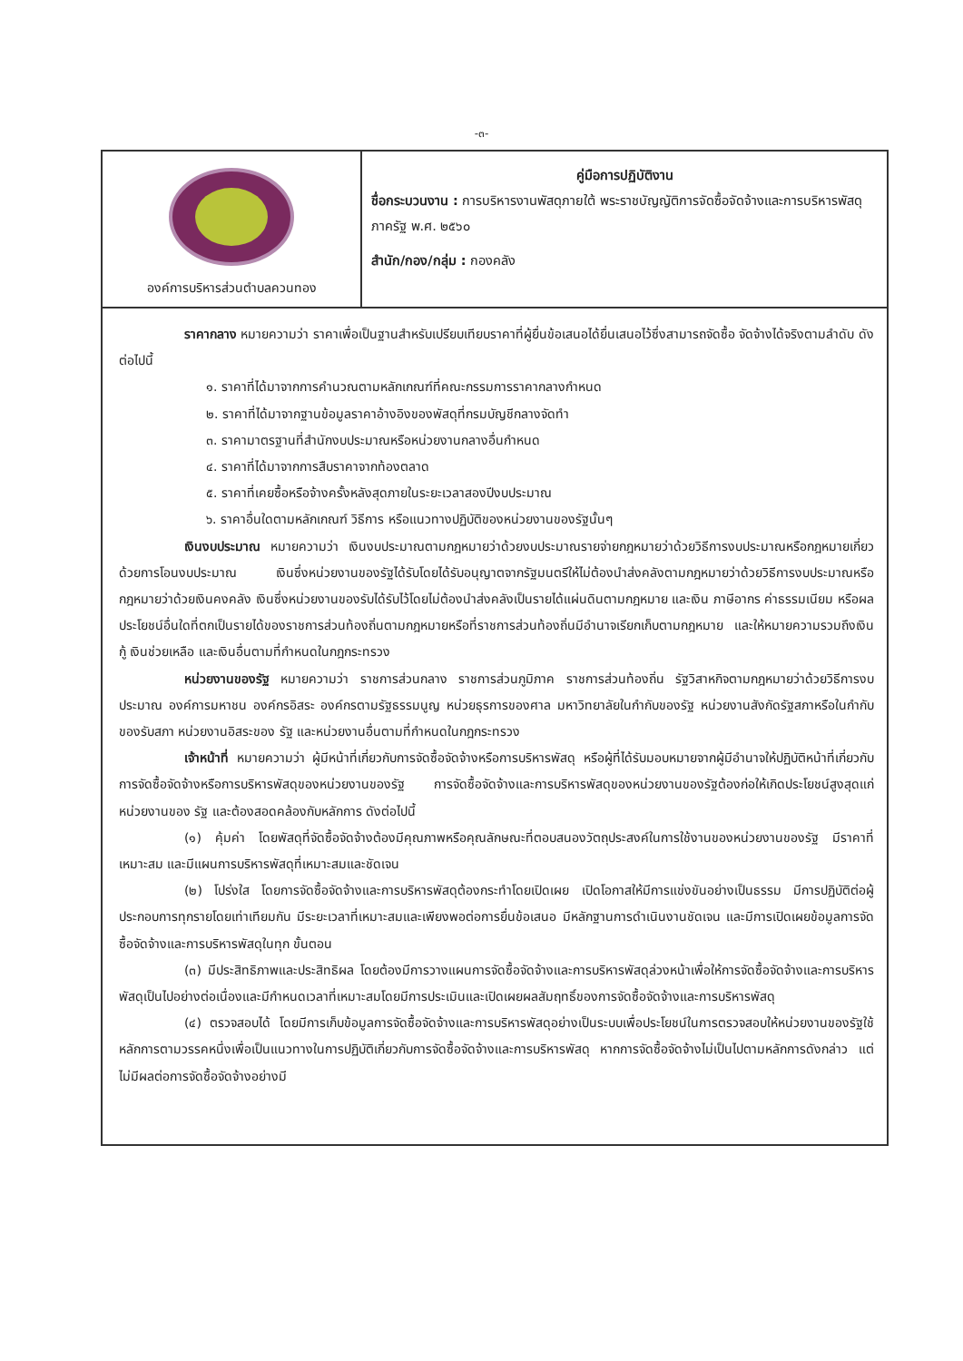-๓-
| องค์การบริหารส่วนตำบลควนทอง | คู่มือการปฏิบัติงาน ชื่อกระบวนงาน : การบริหารงานพัสดุภายใต้ พระราชบัญญัติการจัดซื้อจัดจ้างและการบริหารพัสดุภาครัฐ พ.ศ. ๒๕๖๐ สำนัก/กอง/กลุ่ม : กองคลัง |
| ราคากลาง หมายความว่า ราคาเพื่อเป็นฐานสำหรับเปรียบเทียบราคาที่ผู้ยื่นข้อเสนอได้ยื่นเสนอไว้ซึ่งสามารถจัดซื้อ จัดจ้างได้จริงตามลำดับ ดังต่อไปนี้ ๑. ราคาที่ได้มาจากการคำนวณตามหลักเกณฑ์ที่คณะกรรมการราคากลางกำหนด ๒. ราคาที่ได้มาจากฐานข้อมูลราคาอ้างอิงของพัสดุที่กรมบัญชีกลางจัดทำ ๓. ราคามาตรฐานที่สำนักงบประมาณหรือหน่วยงานกลางอื่นกำหนด ๔. ราคาที่ได้มาจากการสืบราคาจากท้องตลาด ๕. ราคาที่เคยซื้อหรือจ้างครั้งหลังสุดภายในระยะเวลาสองปีงบประมาณ ๖. ราคาอื่นใดตามหลักเกณฑ์ วิธีการ หรือแนวทางปฏิบัติของหน่วยงานของรัฐนั้นๆ เงินงบประมาณ หมายความว่า เงินงบประมาณตามกฎหมายว่าด้วยงบประมาณรายจ่ายกฎหมายว่าด้วยวิธีการงบประมาณหรือกฎหมายเกี่ยวด้วยการโอนงบประมาณ เงินซึ่งหน่วยงานของรัฐได้รับโดยได้รับอนุญาตจากรัฐมนตรีให้ไม่ต้องนำส่งคลังตามกฎหมายว่าด้วยวิธีการงบประมาณหรือกฎหมายว่าด้วยเงินคงคลัง เงินซึ่งหน่วยงานของรับได้รับไว้โดยไม่ต้องนำส่งคลังเป็นรายได้แผ่นดินตามกฎหมาย และเงิน ภาษีอากร ค่าธรรมเนียม หรือผลประโยชน์อื่นใดที่ตกเป็นรายได้ของราชการส่วนท้องถิ่นตามกฎหมายหรือที่ราชการส่วนท้องถิ่นมีอำนาจเรียกเก็บตามกฎหมาย และให้หมายความรวมถึงเงินกู้ เงินช่วยเหลือ และเงินอื่นตามที่กำหนดในกฎกระทรวง หน่วยงานของรัฐ หมายความว่า ราชการส่วนกลาง ราชการส่วนภูมิภาค ราชการส่วนท้องถิ่น รัฐวิสาหกิจตามกฎหมายว่าด้วยวิธีการงบประมาณ องค์การมหาชน องค์กรอิสระ องค์กรตามรัฐธรรมนูญ หน่วยธุรการของศาล มหาวิทยาลัยในกำกับของรัฐ หน่วยงานสังกัดรัฐสภาหรือในกำกับของรับสภา หน่วยงานอิสระของ รัฐ และหน่วยงานอื่นตามที่กำหนดในกฎกระทรวง เจ้าหน้าที่ หมายความว่า ผู้มีหน้าที่เกี่ยวกับการจัดซื้อจัดจ้างหรือการบริหารพัสดุ หรือผู้ที่ได้รับมอบหมายจากผู้มีอำนาจให้ปฏิบัติหน้าที่เกี่ยวกับการจัดซื้อจัดจ้างหรือการบริหารพัสดุของหน่วยงานของรัฐ การจัดซื้อจัดจ้างและการบริหารพัสดุของหน่วยงานของรัฐต้องก่อให้เกิดประโยชน์สูงสุดแก่หน่วยงานของ รัฐ และต้องสอดคล้องกับหลักการ ดังต่อไปนี้ (๑) คุ้มค่า โดยพัสดุที่จัดซื้อจัดจ้างต้องมีคุณภาพหรือคุณลักษณะที่ตอบสนองวัตถุประสงค์ในการใช้งานของหน่วยงานของรัฐ มีราคาที่เหมาะสม และมีแผนการบริหารพัสดุที่เหมาะสมและชัดเจน (๒) โปร่งใส โดยการจัดซื้อจัดจ้างและการบริหารพัสดุต้องกระทำโดยเปิดเผย เปิดโอกาสให้มีการแข่งขันอย่างเป็นธรรม มีการปฏิบัติต่อผู้ประกอบการทุกรายโดยเท่าเทียมกัน มีระยะเวลาที่เหมาะสมและเพียงพอต่อการยื่นข้อเสนอ มีหลักฐานการดำเนินงานชัดเจน และมีการเปิดเผยข้อมูลการจัดซื้อจัดจ้างและการบริหารพัสดุในทุก ขั้นตอน (๓) มีประสิทธิภาพและประสิทธิผล โดยต้องมีการวางแผนการจัดซื้อจัดจ้างและการบริหารพัสดุล่วงหน้าเพื่อให้การจัดซื้อจัดจ้างและการบริหารพัสดุเป็นไปอย่างต่อเนื่องและมีกำหนดเวลาที่เหมาะสมโดยมีการประเมินและเปิดเผยผลสัมฤทธิ์ของการจัดซื้อจัดจ้างและการบริหารพัสดุ (๔) ตรวจสอบได้ โดยมีการเก็บข้อมูลการจัดซื้อจัดจ้างและการบริหารพัสดุอย่างเป็นระบบเพื่อประโยชน์ในการตรวจสอบให้หน่วยงานของรัฐใช้หลักการตามวรรคหนึ่งเพื่อเป็นแนวทางในการปฏิบัติเกี่ยวกับการจัดซื้อจัดจ้างและการบริหารพัสดุ หากการจัดซื้อจัดจ้างไม่เป็นไปตามหลักการดังกล่าว แต่ไม่มีผลต่อการจัดซื้อจัดจ้างอย่างมี | |